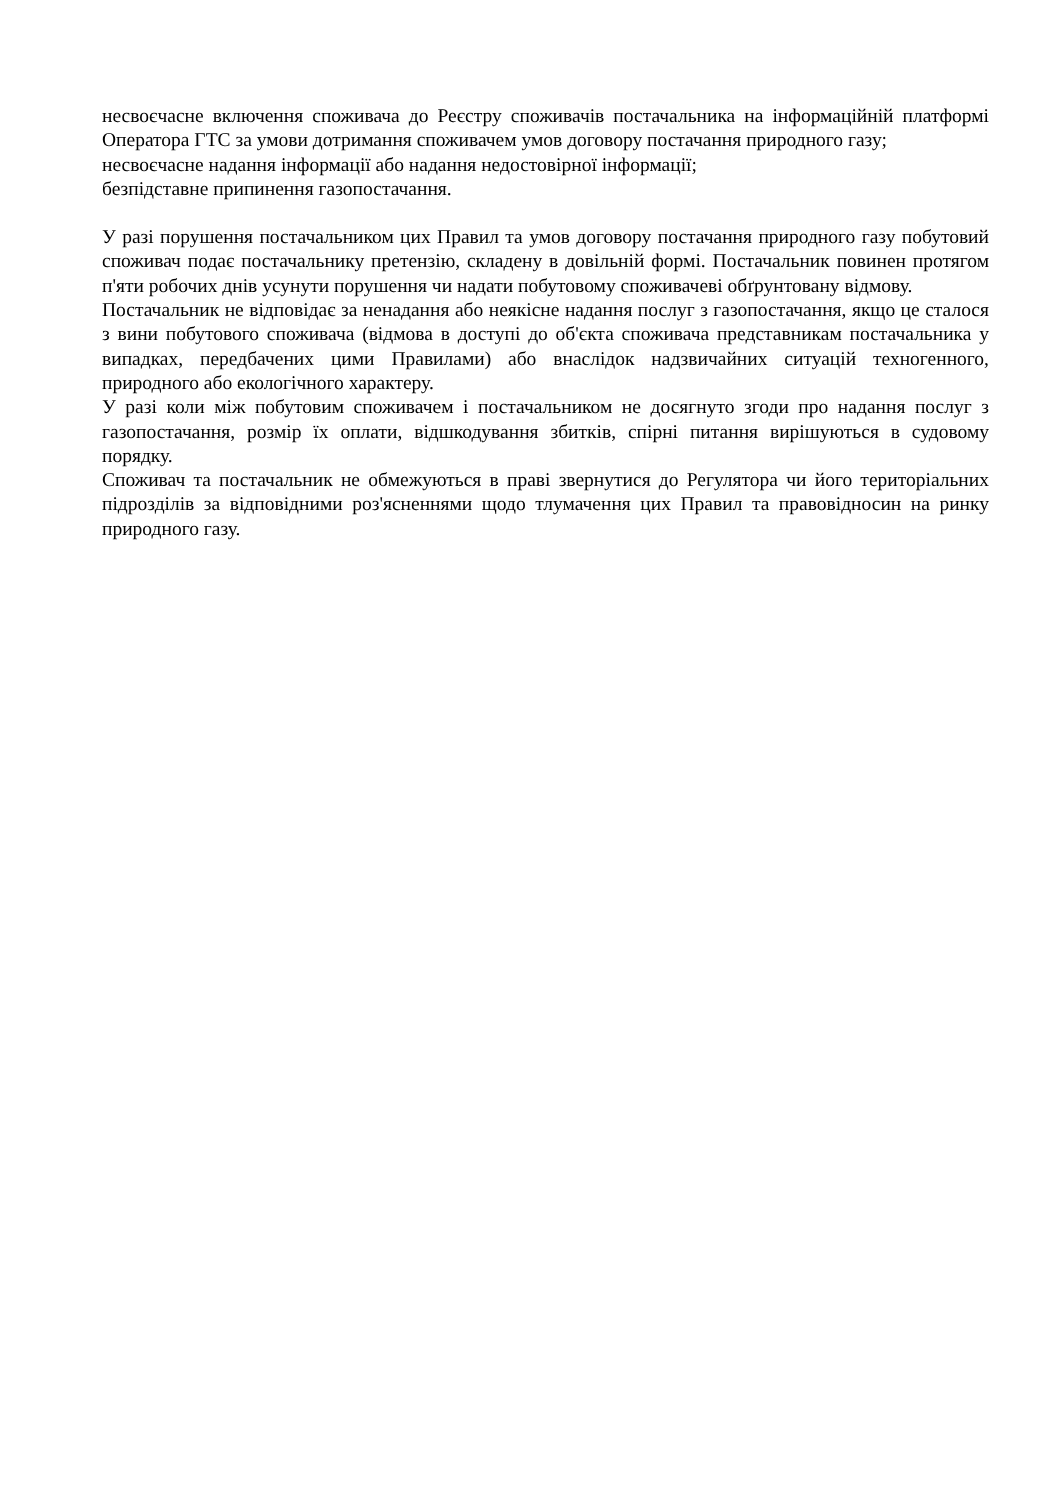несвоєчасне включення споживача до Реєстру споживачів постачальника на інформаційній платформі Оператора ГТС за умови дотримання споживачем умов договору постачання природного газу;
несвоєчасне надання інформації або надання недостовірної інформації;
безпідставне припинення газопостачання.
У разі порушення постачальником цих Правил та умов договору постачання природного газу побутовий споживач подає постачальнику претензію, складену в довільній формі. Постачальник повинен протягом п'яти робочих днів усунути порушення чи надати побутовому споживачеві обґрунтовану відмову.
Постачальник не відповідає за ненадання або неякісне надання послуг з газопостачання, якщо це сталося з вини побутового споживача (відмова в доступі до об'єкта споживача представникам постачальника у випадках, передбачених цими Правилами) або внаслідок надзвичайних ситуацій техногенного, природного або екологічного характеру.
У разі коли між побутовим споживачем і постачальником не досягнуто згоди про надання послуг з газопостачання, розмір їх оплати, відшкодування збитків, спірні питання вирішуються в судовому порядку.
Споживач та постачальник не обмежуються в праві звернутися до Регулятора чи його територіальних підрозділів за відповідними роз'ясненнями щодо тлумачення цих Правил та правовідносин на ринку природного газу.